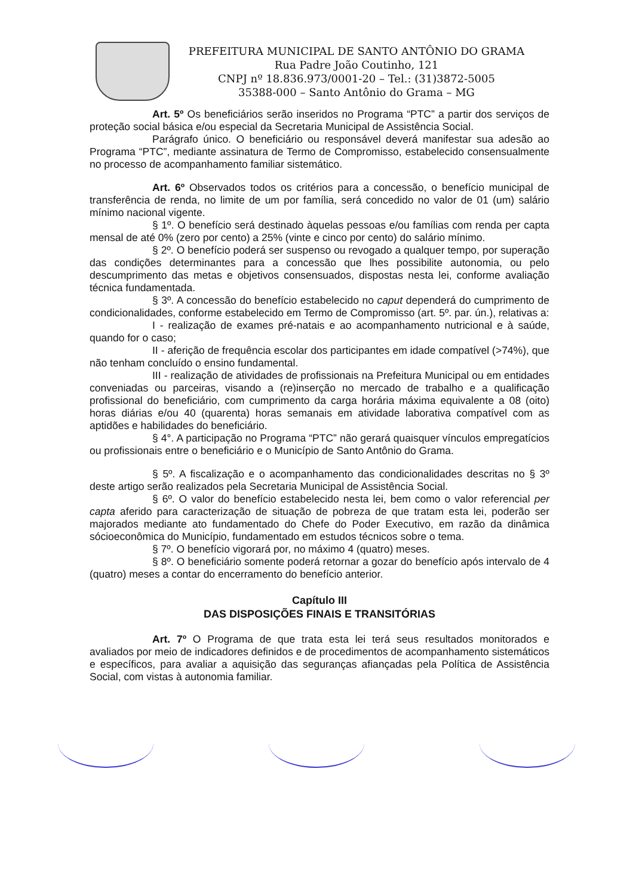PREFEITURA MUNICIPAL DE SANTO ANTÔNIO DO GRAMA
Rua Padre João Coutinho, 121
CNPJ nº 18.836.973/0001-20 – Tel.: (31)3872-5005
35388-000 – Santo Antônio do Grama – MG
Art. 5º Os beneficiários serão inseridos no Programa “PTC” a partir dos serviços de proteção social básica e/ou especial da Secretaria Municipal de Assistência Social.
Parágrafo único. O beneficiário ou responsável deverá manifestar sua adesão ao Programa “PTC”, mediante assinatura de Termo de Compromisso, estabelecido consensualmente no processo de acompanhamento familiar sistemático.
Art. 6º Observados todos os critérios para a concessão, o benefício municipal de transferência de renda, no limite de um por família, será concedido no valor de 01 (um) salário mínimo nacional vigente.
§ 1º. O benefício será destinado àquelas pessoas e/ou famílias com renda per capta mensal de até 0% (zero por cento) a 25% (vinte e cinco por cento) do salário mínimo.
§ 2º. O benefício poderá ser suspenso ou revogado a qualquer tempo, por superação das condições determinantes para a concessão que lhes possibilite autonomia, ou pelo descumprimento das metas e objetivos consensuados, dispostas nesta lei, conforme avaliação técnica fundamentada.
§ 3º. A concessão do benefício estabelecido no caput dependerá do cumprimento de condicionalidades, conforme estabelecido em Termo de Compromisso (art. 5º. par. ún.), relativas a:
I - realização de exames pré-natais e ao acompanhamento nutricional e à saúde, quando for o caso;
II - aferição de frequência escolar dos participantes em idade compatível (>74%), que não tenham concluído o ensino fundamental.
III - realização de atividades de profissionais na Prefeitura Municipal ou em entidades conveniadas ou parceiras, visando a (re)inserção no mercado de trabalho e a qualificação profissional do beneficiário, com cumprimento da carga horária máxima equivalente a 08 (oito) horas diárias e/ou 40 (quarenta) horas semanais em atividade laborativa compatível com as aptidões e habilidades do beneficiário.
§ 4°. A participação no Programa “PTC” não gerará quaisquer vínculos empregatícios ou profissionais entre o beneficiário e o Município de Santo Antônio do Grama.
§ 5º. A fiscalização e o acompanhamento das condicionalidades descritas no § 3º deste artigo serão realizados pela Secretaria Municipal de Assistência Social.
§ 6º. O valor do benefício estabelecido nesta lei, bem como o valor referencial per capta aferido para caracterização de situação de pobreza de que tratam esta lei, poderão ser majorados mediante ato fundamentado do Chefe do Poder Executivo, em razão da dinâmica sócioeconômica do Município, fundamentado em estudos técnicos sobre o tema.
§ 7º. O benefício vigorará por, no máximo 4 (quatro) meses.
§ 8º. O beneficiário somente poderá retornar a gozar do benefício após intervalo de 4 (quatro) meses a contar do encerramento do benefício anterior.
Capítulo III
DAS DISPOSIÇÕES FINAIS E TRANSITÓRIAS
Art. 7º O Programa de que trata esta lei terá seus resultados monitorados e avaliados por meio de indicadores definidos e de procedimentos de acompanhamento sistemáticos e específicos, para avaliar a aquisição das seguranças afiançadas pela Política de Assistência Social, com vistas à autonomia familiar.